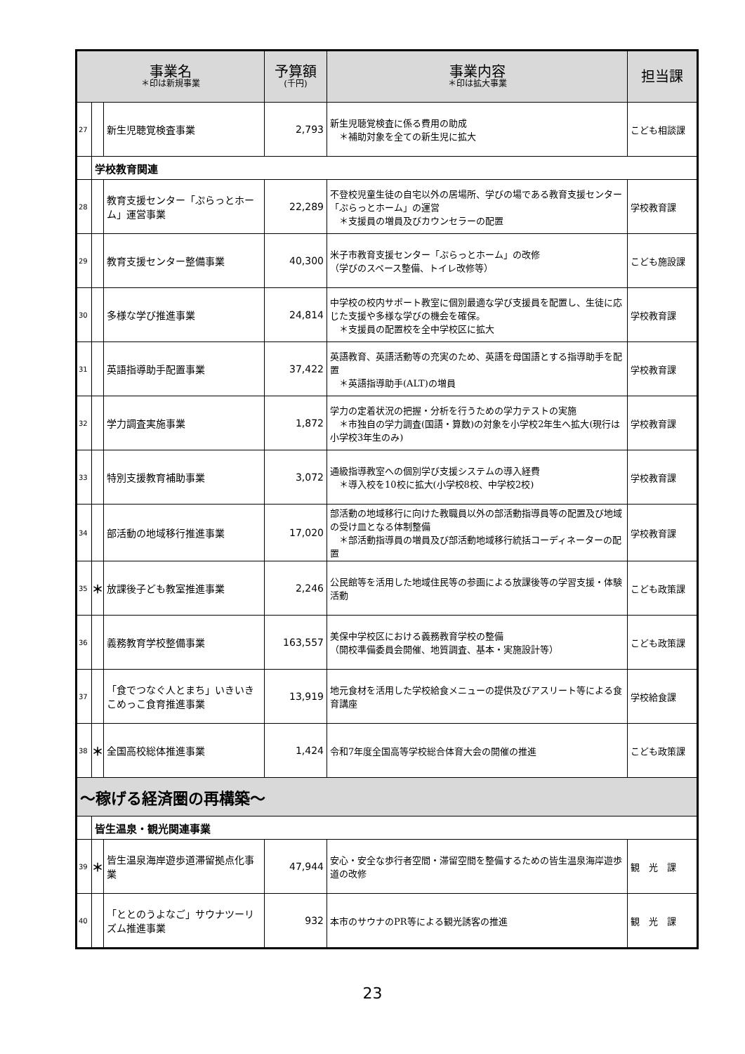| 事業名 ＊印は新規事業 | | | 予算額 (千円) | 事業内容 ＊印は拡大事業 | 担当課 |
| --- | --- | --- | --- | --- | --- |
| 27 | | 新生児聴覚検査事業 | 2,793 | 新生児聴覚検査に係る費用の助成 ＊補助対象を全ての新生児に拡大 | こども相談課 |
| | 学校教育関連 | | | | |
| 28 | | 教育支援センター「ぷらっとホーム」運営事業 | 22,289 | 不登校児童生徒の自宅以外の居場所、学びの場である教育支援センター「ぷらっとホーム」の運営 ＊支援員の増員及びカウンセラーの配置 | 学校教育課 |
| 29 | | 教育支援センター整備事業 | 40,300 | 米子市教育支援センター「ぷらっとホーム」の改修 （学びのスペース整備、トイレ改修等） | こども施設課 |
| 30 | | 多様な学び推進事業 | 24,814 | 中学校の校内サポート教室に個別最適な学び支援員を配置し、生徒に応じた支援や多様な学びの機会を確保。 ＊支援員の配置校を全中学校区に拡大 | 学校教育課 |
| 31 | | 英語指導助手配置事業 | 37,422 | 英語教育、英語活動等の充実のため、英語を母国語とする指導助手を配置 ＊英語指導助手(ALT)の増員 | 学校教育課 |
| 32 | | 学力調査実施事業 | 1,872 | 学力の定着状況の把握・分析を行うための学力テストの実施 ＊市独自の学力調査(国語・算数)の対象を小学校2年生へ拡大(現行は小学校3年生のみ) | 学校教育課 |
| 33 | | 特別支援教育補助事業 | 3,072 | 通級指導教室への個別学び支援システムの導入経費 ＊導入校を10校に拡大(小学校8校、中学校2校) | 学校教育課 |
| 34 | | 部活動の地域移行推進事業 | 17,020 | 部活動の地域移行に向けた教職員以外の部活動指導員等の配置及び地域の受け皿となる体制整備 ＊部活動指導員の増員及び部活動地域移行統括コーディネーターの配置 | 学校教育課 |
| 35 | ＊ | 放課後子ども教室推進事業 | 2,246 | 公民館等を活用した地域住民等の参画による放課後等の学習支援・体験活動 | こども政策課 |
| 36 | | 義務教育学校整備事業 | 163,557 | 美保中学校区における義務教育学校の整備 （開校準備委員会開催、地質調査、基本・実施設計等） | こども政策課 |
| 37 | | 「食でつなぐ人とまち」いきいきこめっこ食育推進事業 | 13,919 | 地元食材を活用した学校給食メニューの提供及びアスリート等による食育講座 | 学校給食課 |
| 38 | ＊ | 全国高校総体推進事業 | 1,424 | 令和7年度全国高等学校総合体育大会の開催の推進 | こども政策課 |
| ～稼げる経済圏の再構築～ | | | | | |
| | 皆生温泉・観光関連事業 | | | | |
| 39 | ＊ | 皆生温泉海岸遊歩道滞留拠点化事業 | 47,944 | 安心・安全な歩行者空間・滞留空間を整備するための皆生温泉海岸遊歩道の改修 | 観 光 課 |
| 40 | | 「ととのうよなご」サウナツーリズム推進事業 | 932 | 本市のサウナのPR等による観光誘客の推進 | 観 光 課 |
23